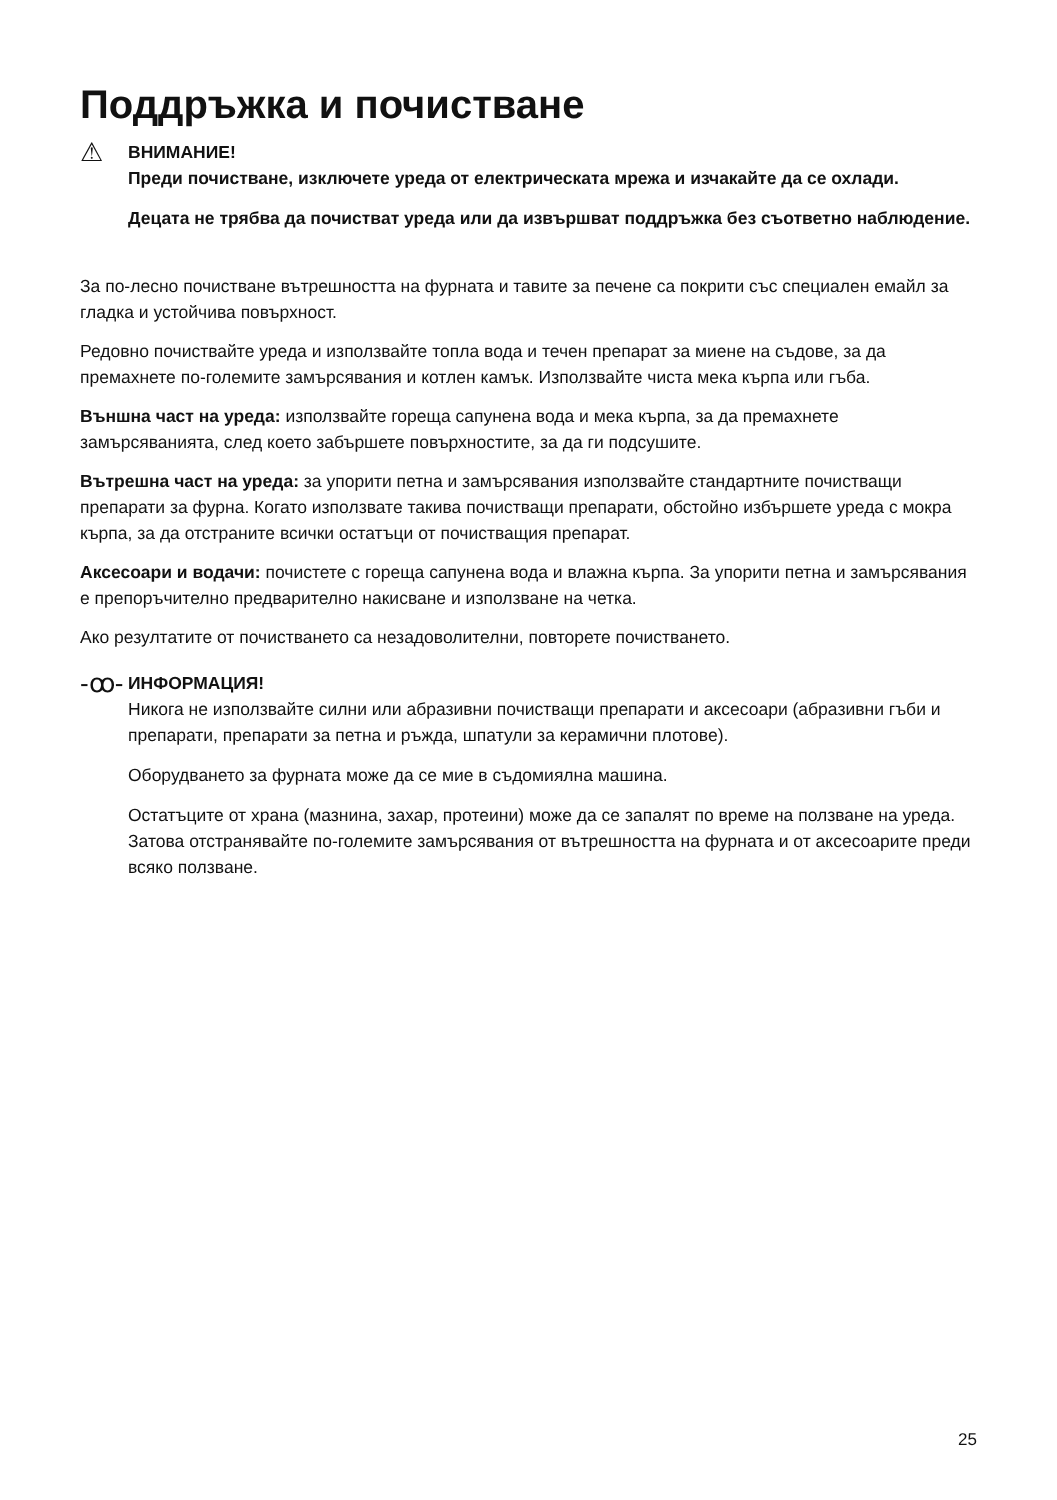Поддръжка и почистване
⚠
ВНИМАНИЕ!
Преди почистване, изключете уреда от електрическата мрежа и изчакайте да се охлади.
Децата не трябва да почистват уреда или да извършват поддръжка без съответно наблюдение.
За по-лесно почистване вътрешността на фурната и тавите за печене са покрити със специален емайл за гладка и устойчива повърхност.
Редовно почиствайте уреда и използвайте топла вода и течен препарат за миене на съдове, за да премахнете по-големите замърсявания и котлен камък. Използвайте чиста мека кърпа или гъба.
Външна част на уреда: използвайте гореща сапунена вода и мека кърпа, за да премахнете замърсяванията, след което забършете повърхностите, за да ги подсушите.
Вътрешна част на уреда: за упорити петна и замърсявания използвайте стандартните почистващи препарати за фурна. Когато използвате такива почистващи препарати, обстойно избършете уреда с мокра кърпа, за да отстраните всички остатъци от почистващия препарат.
Аксесоари и водачи: почистете с гореща сапунена вода и влажна кърпа. За упорити петна и замърсявания е препоръчително предварително накисване и използване на четка.
Ако резултатите от почистването са незадоволителни, повторете почистването.
-ꝏ-
ИНФОРМАЦИЯ!
Никога не използвайте силни или абразивни почистващи препарати и аксесоари (абразивни гъби и препарати, препарати за петна и ръжда, шпатули за керамични плотове).
Оборудването за фурната може да се мие в съдомиялна машина.
Остатъците от храна (мазнина, захар, протеини) може да се запалят по време на ползване на уреда. Затова отстранявайте по-големите замърсявания от вътрешността на фурната и от аксесоарите преди всяко ползване.
25